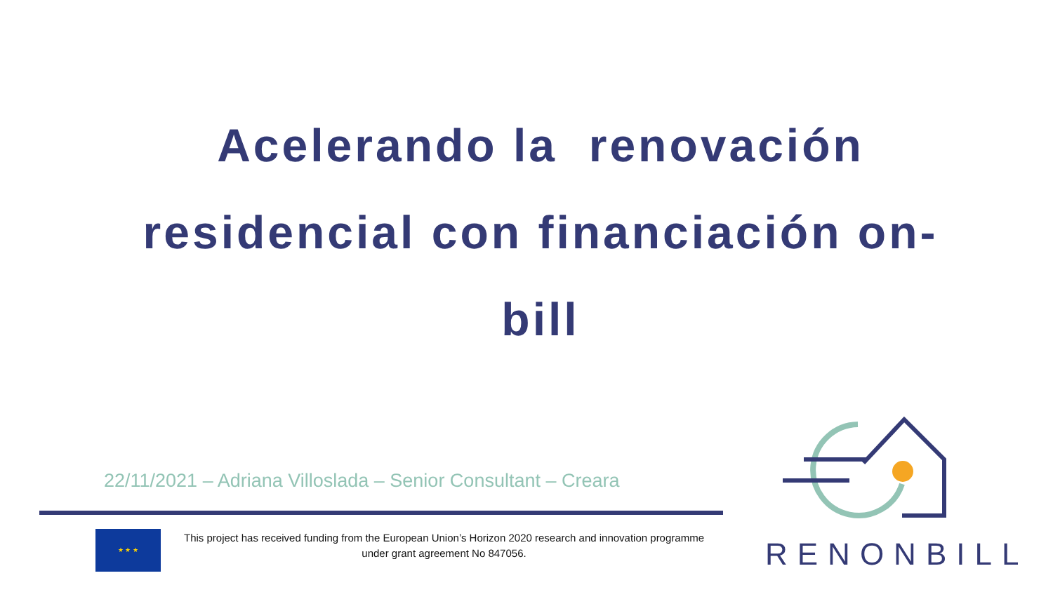Acelerando la renovación residencial con financiación on-bill
22/11/2021 – Adriana Villoslada – Senior Consultant – Creara
★ ★ ★
This project has received funding from the European Union’s Horizon 2020 research and innovation programme
under grant agreement No 847056.
RENONBILL